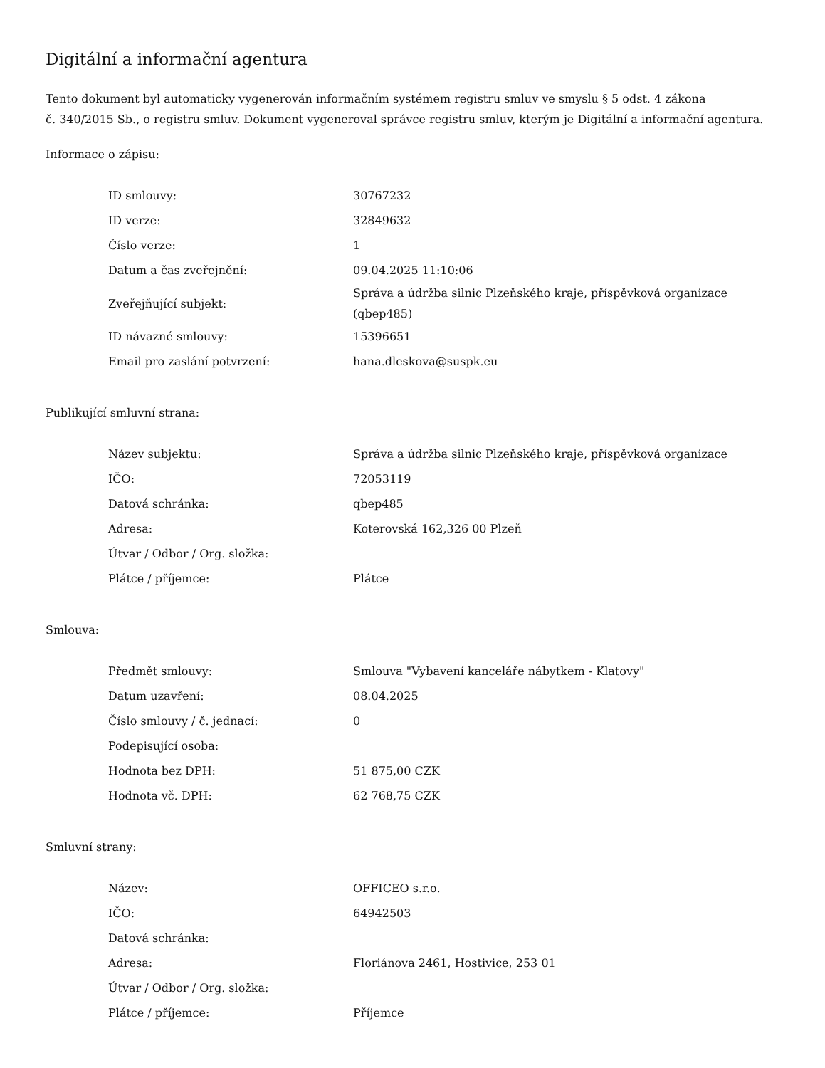Digitální a informační agentura
Tento dokument byl automaticky vygenerován informačním systémem registru smluv ve smyslu § 5 odst. 4 zákona
č. 340/2015 Sb., o registru smluv. Dokument vygeneroval správce registru smluv, kterým je Digitální a informační agentura.
Informace o zápisu:
| ID smlouvy: | 30767232 |
| ID verze: | 32849632 |
| Číslo verze: | 1 |
| Datum a čas zveřejnění: | 09.04.2025 11:10:06 |
| Zveřejňující subjekt: | Správa a údržba silnic Plzeňského kraje, příspěvková organizace (qbep485) |
| ID návazné smlouvy: | 15396651 |
| Email pro zaslání potvrzení: | hana.dleskova@suspk.eu |
Publikující smluvní strana:
| Název subjektu: | Správa a údržba silnic Plzeňského kraje, příspěvková organizace |
| IČO: | 72053119 |
| Datová schránka: | qbep485 |
| Adresa: | Koterovská 162,326 00 Plzeň |
| Útvar / Odbor / Org. složka: | |
| Plátce / příjemce: | Plátce |
Smlouva:
| Předmět smlouvy: | Smlouva "Vybavení kanceláře nábytkem - Klatovy" |
| Datum uzavření: | 08.04.2025 |
| Číslo smlouvy / č. jednací: | 0 |
| Podepisující osoba: | |
| Hodnota bez DPH: | 51 875,00 CZK |
| Hodnota vč. DPH: | 62 768,75 CZK |
Smluvní strany:
| Název: | OFFICEO s.r.o. |
| IČO: | 64942503 |
| Datová schránka: | |
| Adresa: | Floriánova 2461, Hostivice, 253 01 |
| Útvar / Odbor / Org. složka: | |
| Plátce / příjemce: | Příjemce |